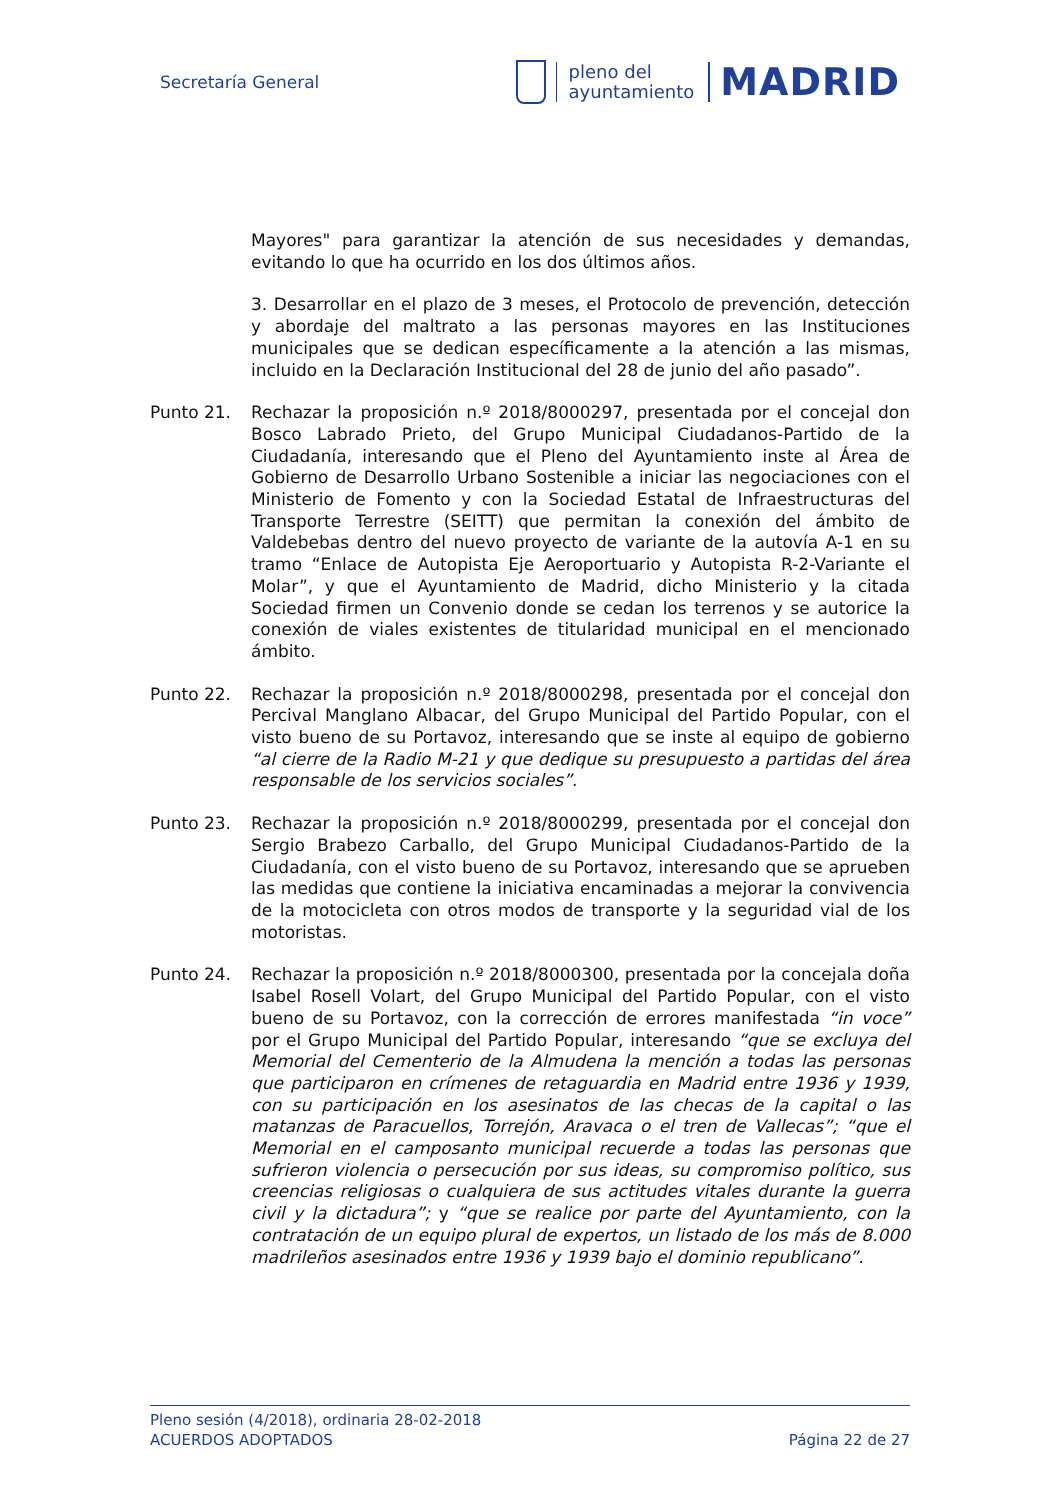Secretaría General
pleno del
ayuntamiento
MADRID
Mayores" para garantizar la atención de sus necesidades y demandas, evitando lo que ha ocurrido en los dos últimos años.
3. Desarrollar en el plazo de 3 meses, el Protocolo de prevención, detección y abordaje del maltrato a las personas mayores en las Instituciones municipales que se dedican específicamente a la atención a las mismas, incluido en la Declaración Institucional del 28 de junio del año pasado”.
Punto 21. Rechazar la proposición n.º 2018/8000297, presentada por el concejal don Bosco Labrado Prieto, del Grupo Municipal Ciudadanos-Partido de la Ciudadanía, interesando que el Pleno del Ayuntamiento inste al Área de Gobierno de Desarrollo Urbano Sostenible a iniciar las negociaciones con el Ministerio de Fomento y con la Sociedad Estatal de Infraestructuras del Transporte Terrestre (SEITT) que permitan la conexión del ámbito de Valdebebas dentro del nuevo proyecto de variante de la autovía A-1 en su tramo “Enlace de Autopista Eje Aeroportuario y Autopista R-2-Variante el Molar”, y que el Ayuntamiento de Madrid, dicho Ministerio y la citada Sociedad firmen un Convenio donde se cedan los terrenos y se autorice la conexión de viales existentes de titularidad municipal en el mencionado ámbito.
Punto 22. Rechazar la proposición n.º 2018/8000298, presentada por el concejal don Percival Manglano Albacar, del Grupo Municipal del Partido Popular, con el visto bueno de su Portavoz, interesando que se inste al equipo de gobierno “al cierre de la Radio M-21 y que dedique su presupuesto a partidas del área responsable de los servicios sociales”.
Punto 23. Rechazar la proposición n.º 2018/8000299, presentada por el concejal don Sergio Brabezo Carballo, del Grupo Municipal Ciudadanos-Partido de la Ciudadanía, con el visto bueno de su Portavoz, interesando que se aprueben las medidas que contiene la iniciativa encaminadas a mejorar la convivencia de la motocicleta con otros modos de transporte y la seguridad vial de los motoristas.
Punto 24. Rechazar la proposición n.º 2018/8000300, presentada por la concejala doña Isabel Rosell Volart, del Grupo Municipal del Partido Popular, con el visto bueno de su Portavoz, con la corrección de errores manifestada “in voce” por el Grupo Municipal del Partido Popular, interesando “que se excluya del Memorial del Cementerio de la Almudena la mención a todas las personas que participaron en crímenes de retaguardia en Madrid entre 1936 y 1939, con su participación en los asesinatos de las checas de la capital o las matanzas de Paracuellos, Torrejón, Aravaca o el tren de Vallecas”; “que el Memorial en el camposanto municipal recuerde a todas las personas que sufrieron violencia o persecución por sus ideas, su compromiso político, sus creencias religiosas o cualquiera de sus actitudes vitales durante la guerra civil y la dictadura”; y “que se realice por parte del Ayuntamiento, con la contratación de un equipo plural de expertos, un listado de los más de 8.000 madrileños asesinados entre 1936 y 1939 bajo el dominio republicano”.
Pleno sesión (4/2018), ordinaria 28-02-2018
ACUERDOS ADOPTADOS Página 22 de 27